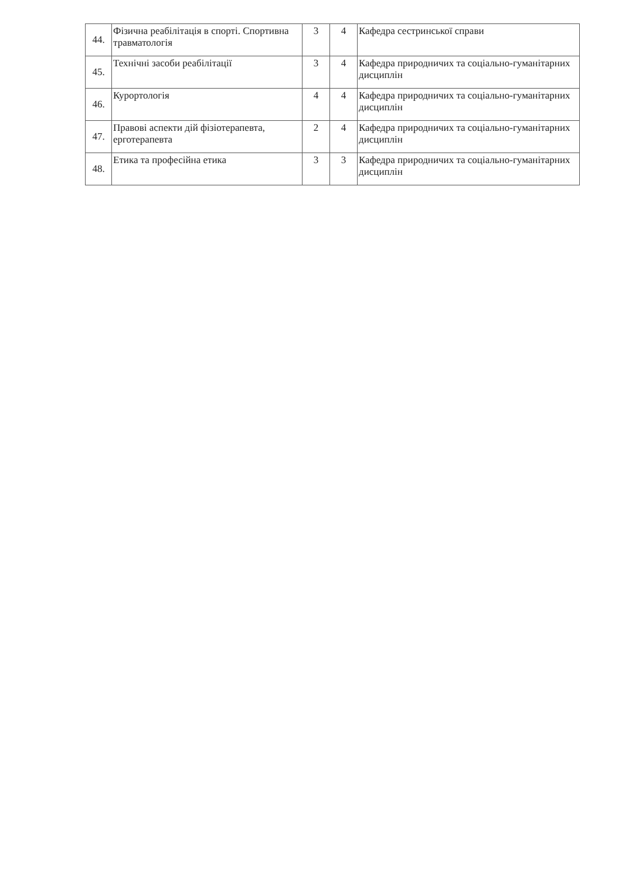| 44. | Фізична реабілітація в спорті. Спортивна травматологія | 3 | 4 | Кафедра сестринської справи |
| 45. | Технічні засоби реабілітації | 3 | 4 | Кафедра природничих та соціально-гуманітарних дисциплін |
| 46. | Курортологія | 4 | 4 | Кафедра природничих та соціально-гуманітарних дисциплін |
| 47. | Правові аспекти дій фізіотерапевта, ерготерапевта | 2 | 4 | Кафедра природничих та соціально-гуманітарних дисциплін |
| 48. | Етика та професійна етика | 3 | 3 | Кафедра природничих та соціально-гуманітарних дисциплін |